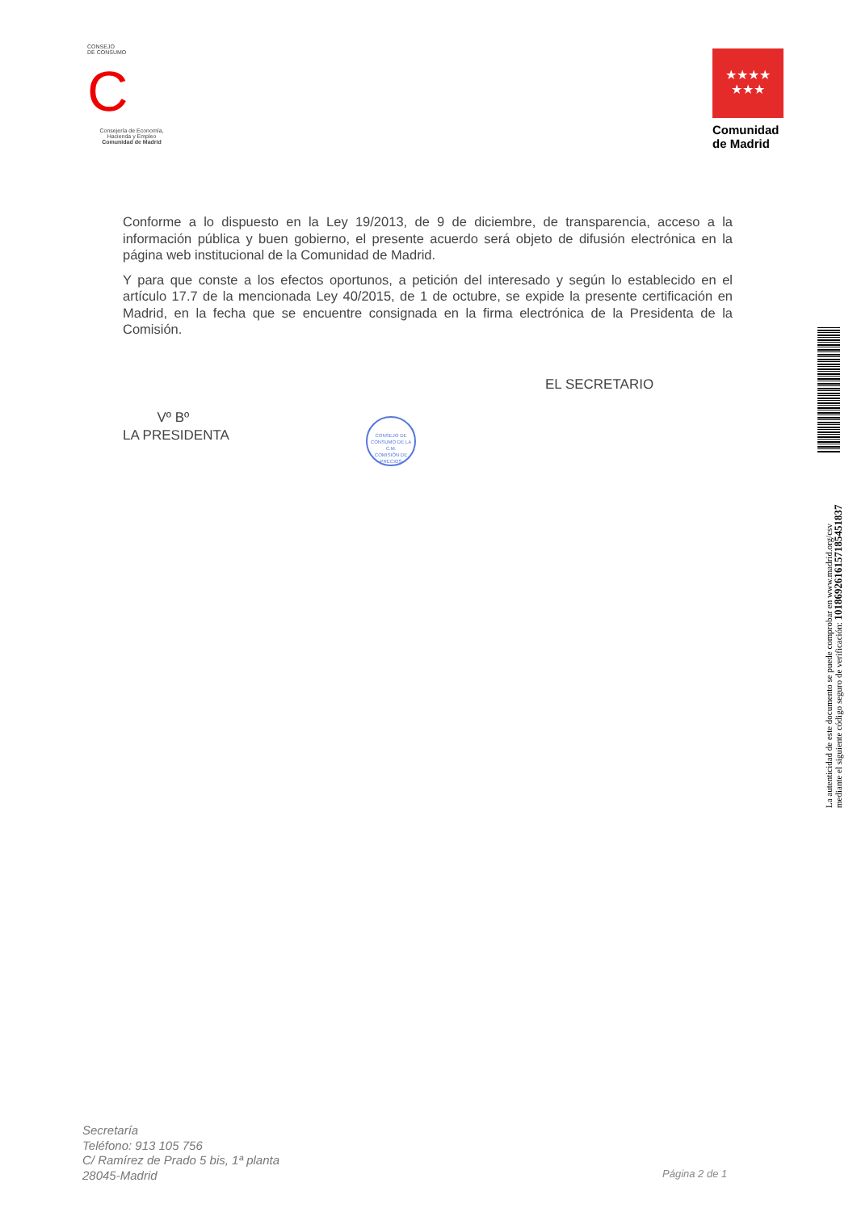CONSEJO
DE CONSUMO
C
Consejería de Economía,
Hacienda y Empleo
Comunidad de Madrid
★★★★
★★★
Comunidad
de Madrid
Conforme a lo dispuesto en la Ley 19/2013, de 9 de diciembre, de transparencia, acceso a la información pública y buen gobierno, el presente acuerdo será objeto de difusión electrónica en la página web institucional de la Comunidad de Madrid.
Y para que conste a los efectos oportunos, a petición del interesado y según lo establecido en el artículo 17.7 de la mencionada Ley 40/2015, de 1 de octubre, se expide la presente certificación en Madrid, en la fecha que se encuentre consignada en la firma electrónica de la Presidenta de la Comisión.
EL SECRETARIO
Vº Bº
LA PRESIDENTA
CONSEJO DE CONSUMO DE LA C.M.
COMISIÓN DE PRECIOS
La autenticidad de este documento se puede comprobar en www.madrid.org/csv
mediante el siguiente código seguro de verificación: 1018692616157185451837
Secretaría
Teléfono: 913 105 756
C/ Ramírez de Prado 5 bis, 1ª planta
28045-Madrid
Página 2 de 1